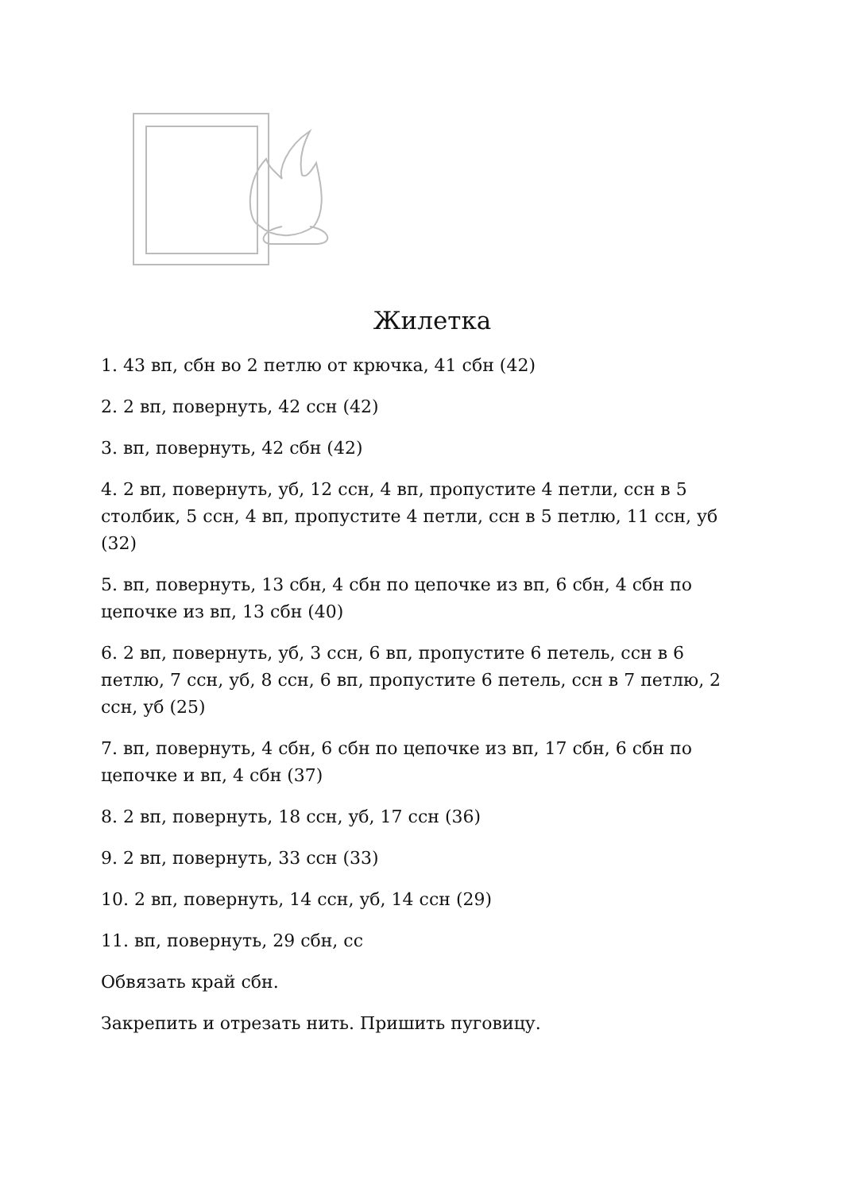Жилетка
1. 43 вп, сбн во 2 петлю от крючка, 41 сбн (42)
2. 2 вп, повернуть, 42 ссн (42)
3. вп, повернуть, 42 сбн (42)
4. 2 вп, повернуть, уб, 12 ссн, 4 вп, пропустите 4 петли, ссн в 5 столбик, 5 ссн, 4 вп, пропустите 4 петли, ссн в 5 петлю, 11 ссн, уб (32)
5. вп, повернуть, 13 сбн, 4 сбн по цепочке из вп, 6 сбн, 4 сбн по цепочке из вп, 13 сбн (40)
6. 2 вп, повернуть, уб, 3 ссн, 6 вп, пропустите 6 петель, ссн в 6 петлю, 7 ссн, уб, 8 ссн, 6 вп, пропустите 6 петель, ссн в 7 петлю, 2 ссн, уб (25)
7. вп, повернуть, 4 сбн, 6 сбн по цепочке из вп, 17 сбн, 6 сбн по цепочке и вп, 4 сбн (37)
8. 2 вп, повернуть, 18 ссн, уб, 17 ссн (36)
9. 2 вп, повернуть, 33 ссн (33)
10. 2 вп, повернуть, 14 ссн, уб, 14 ссн (29)
11. вп, повернуть, 29 сбн, сс
Обвязать край сбн.
Закрепить и отрезать нить. Пришить пуговицу.